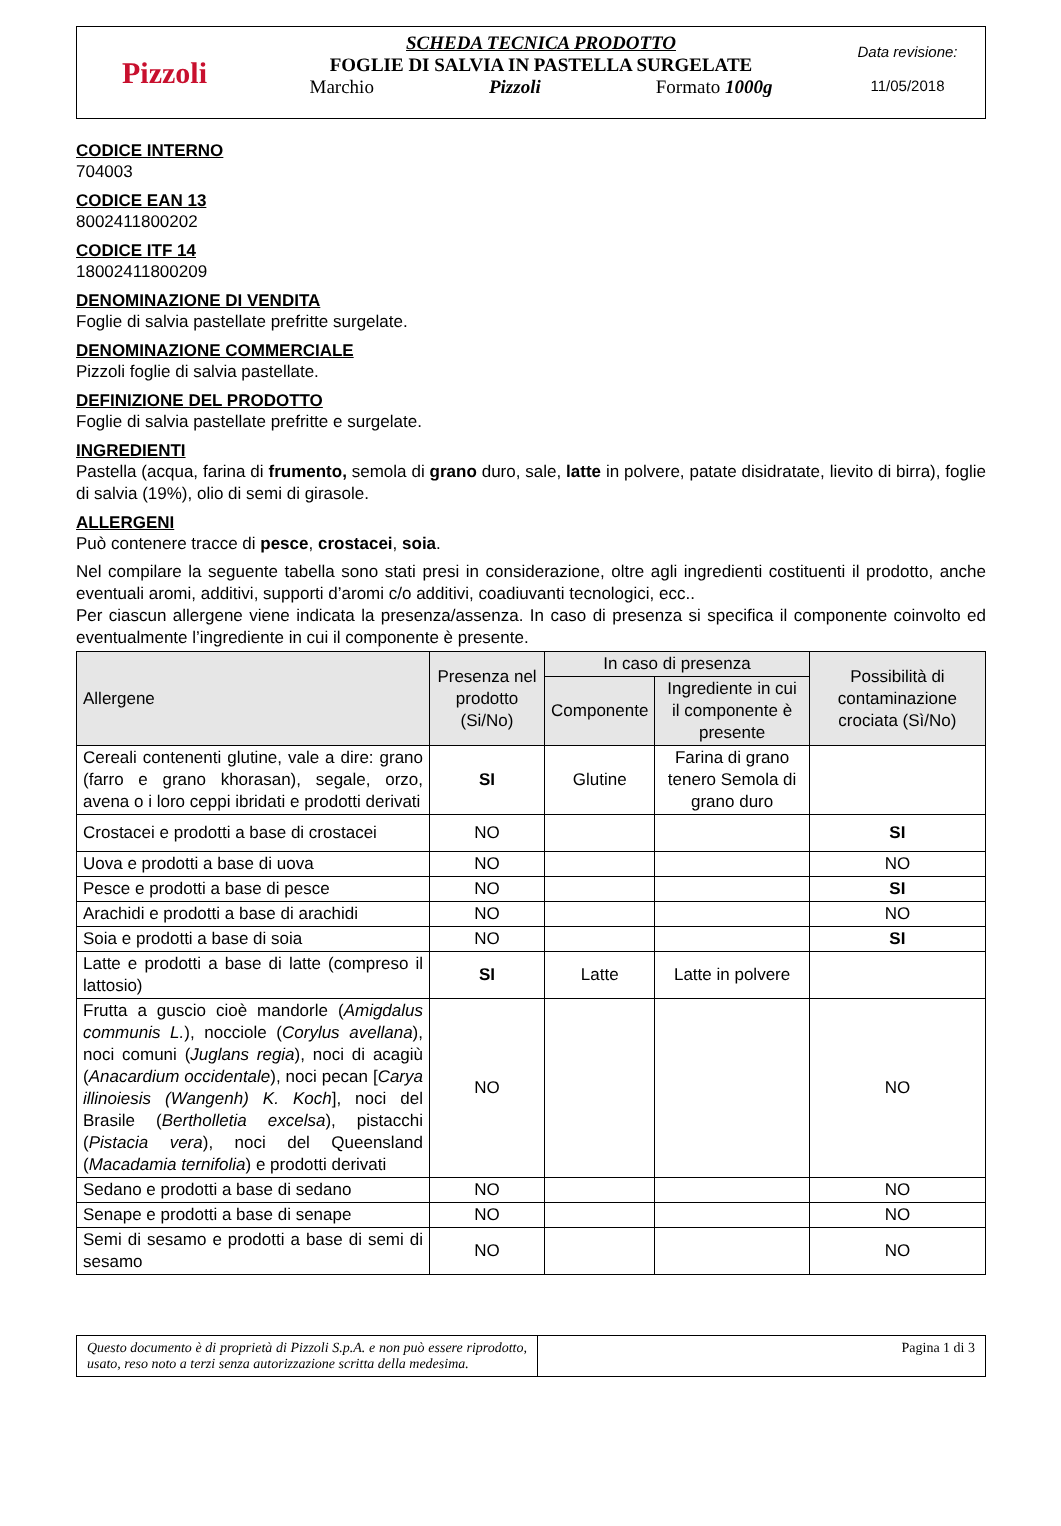Pizzoli
SCHEDA TECNICA PRODOTTO
FOGLIE DI SALVIA IN PASTELLA SURGELATE
Marchio Pizzoli Formato 1000g
Data revisione:
11/05/2018
CODICE INTERNO
704003
CODICE EAN 13
8002411800202
CODICE ITF 14
18002411800209
DENOMINAZIONE DI VENDITA
Foglie di salvia pastellate prefritte surgelate.
DENOMINAZIONE COMMERCIALE
Pizzoli foglie di salvia pastellate.
DEFINIZIONE DEL PRODOTTO
Foglie di salvia pastellate prefritte e surgelate.
INGREDIENTI
Pastella (acqua, farina di frumento, semola di grano duro, sale, latte in polvere, patate disidratate, lievito di birra), foglie di salvia (19%), olio di semi di girasole.
ALLERGENI
Può contenere tracce di pesce, crostacei, soia.
Nel compilare la seguente tabella sono stati presi in considerazione, oltre agli ingredienti costituenti il prodotto, anche eventuali aromi, additivi, supporti d’aromi c/o additivi, coadiuvanti tecnologici, ecc..
Per ciascun allergene viene indicata la presenza/assenza. In caso di presenza si specifica il componente coinvolto ed eventualmente l’ingrediente in cui il componente è presente.
| Allergene | Presenza nel prodotto (Si/No) | In caso di presenza | | Possibilità di contaminazione crociata (Sì/No) |
| --- | --- | --- | --- | --- |
| | | Componente | Ingrediente in cui il componente è presente | |
| Cereali contenenti glutine, vale a dire: grano (farro e grano khorasan), segale, orzo, avena o i loro ceppi ibridati e prodotti derivati | SI | Glutine | Farina di grano tenero Semola di grano duro | |
| Crostacei e prodotti a base di crostacei | NO | | | SI |
| Uova e prodotti a base di uova | NO | | | NO |
| Pesce e prodotti a base di pesce | NO | | | SI |
| Arachidi e prodotti a base di arachidi | NO | | | NO |
| Soia e prodotti a base di soia | NO | | | SI |
| Latte e prodotti a base di latte (compreso il lattosio) | SI | Latte | Latte in polvere | |
| Frutta a guscio cioè mandorle ( Amigdalus communis L. ), nocciole ( Corylus avellana ), noci comuni ( Juglans regia ), noci di acagiù ( Anacardium occidentale ), noci pecan [ Carya illinoiesis (Wangenh) K. Koch ], noci del Brasile ( Bertholletia excelsa ), pistacchi ( Pistacia vera ), noci del Queensland ( Macadamia ternifolia ) e prodotti derivati | NO | | | NO |
| Sedano e prodotti a base di sedano | NO | | | NO |
| Senape e prodotti a base di senape | NO | | | NO |
| Semi di sesamo e prodotti a base di semi di sesamo | NO | | | NO |
Questo documento è di proprietà di Pizzoli S.p.A. e non può essere riprodotto, usato, reso noto a terzi senza autorizzazione scritta della medesima.
Pagina 1 di 3